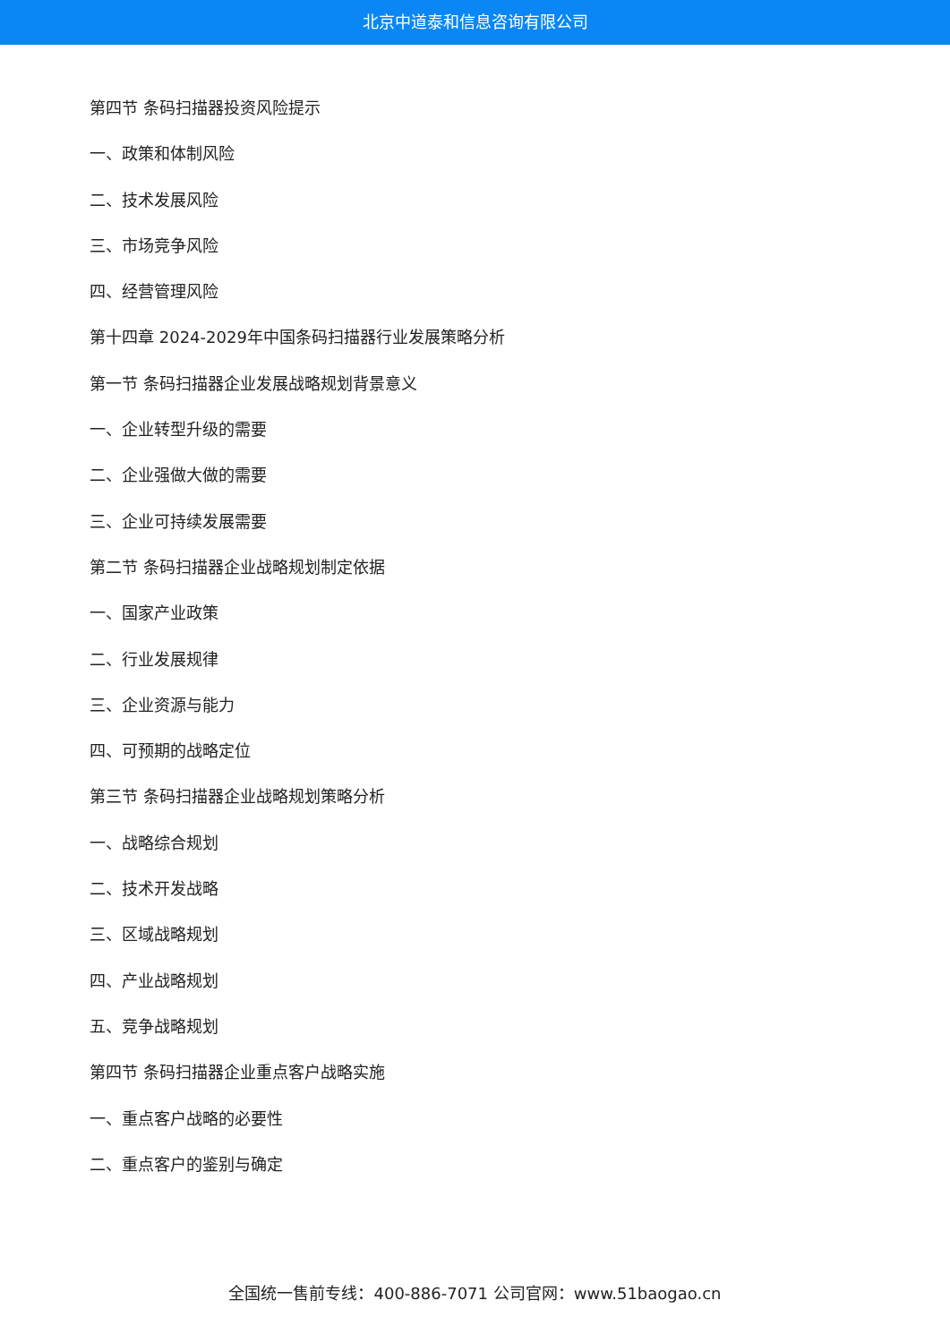北京中道泰和信息咨询有限公司
第四节 条码扫描器投资风险提示
一、政策和体制风险
二、技术发展风险
三、市场竞争风险
四、经营管理风险
第十四章 2024-2029年中国条码扫描器行业发展策略分析
第一节 条码扫描器企业发展战略规划背景意义
一、企业转型升级的需要
二、企业强做大做的需要
三、企业可持续发展需要
第二节 条码扫描器企业战略规划制定依据
一、国家产业政策
二、行业发展规律
三、企业资源与能力
四、可预期的战略定位
第三节 条码扫描器企业战略规划策略分析
一、战略综合规划
二、技术开发战略
三、区域战略规划
四、产业战略规划
五、竞争战略规划
第四节 条码扫描器企业重点客户战略实施
一、重点客户战略的必要性
二、重点客户的鉴别与确定
全国统一售前专线：400-886-7071 公司官网：www.51baogao.cn